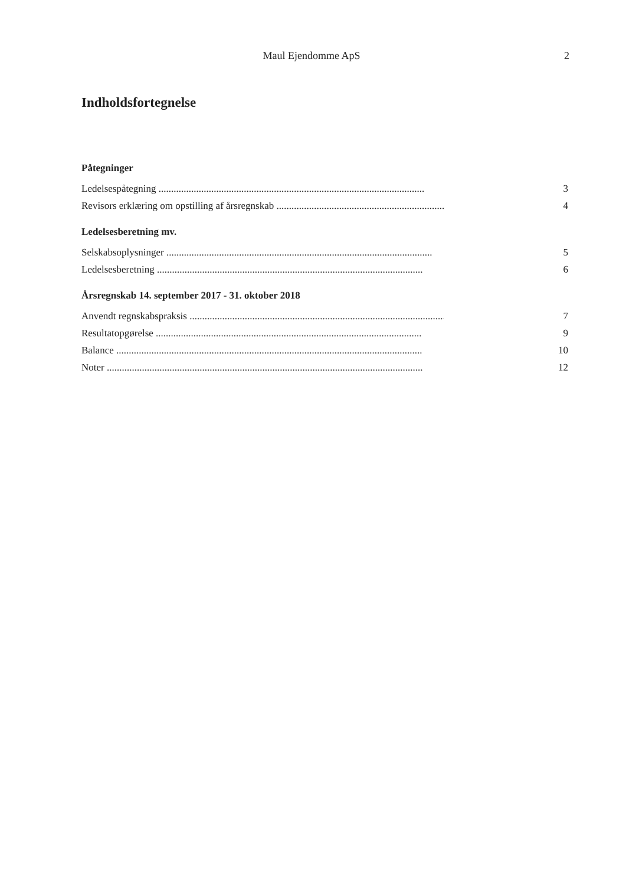Maul Ejendomme ApS 2
Indholdsfortegnelse
Påtegninger
Ledelsespåtegning .......................................................................................................... 3
Revisors erklæring om opstilling af årsregnskab .................................................................... 4
Ledelsesberetning mv.
Selskabsoplysninger .......................................................................................................... 5
Ledelsesberetning .......................................................................................................... 6
Årsregnskab 14. september 2017 - 31. oktober 2018
Anvendt regnskabspraksis .......................................................................................................... 7
Resultatopgørelse .......................................................................................................... 9
Balance .......................................................................................................................... 10
Noter .............................................................................................................................. 12